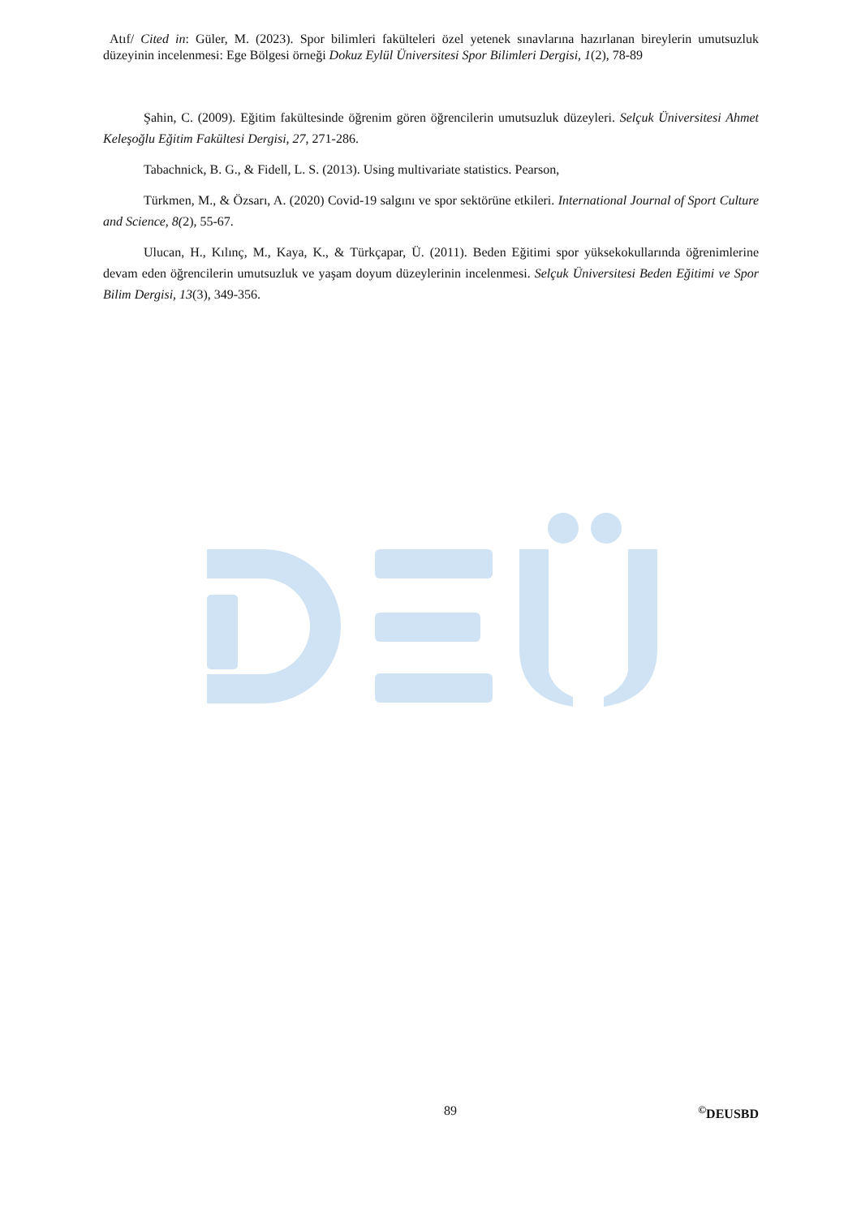Atıf/ Cited in: Güler, M. (2023). Spor bilimleri fakülteleri özel yetenek sınavlarına hazırlanan bireylerin umutsuzluk düzeyinin incelenmesi: Ege Bölgesi örneği Dokuz Eylül Üniversitesi Spor Bilimleri Dergisi, 1(2), 78-89
Şahin, C. (2009). Eğitim fakültesinde öğrenim gören öğrencilerin umutsuzluk düzeyleri. Selçuk Üniversitesi Ahmet Keleşoğlu Eğitim Fakültesi Dergisi, 27, 271-286.
Tabachnick, B. G., & Fidell, L. S. (2013). Using multivariate statistics. Pearson,
Türkmen, M., & Özsarı, A. (2020) Covid-19 salgını ve spor sektörüne etkileri. International Journal of Sport Culture and Science, 8(2), 55-67.
Ulucan, H., Kılınç, M., Kaya, K., & Türkçapar, Ü. (2011). Beden Eğitimi spor yüksekokullarında öğrenimlerine devam eden öğrencilerin umutsuzluk ve yaşam doyum düzeylerinin incelenmesi. Selçuk Üniversitesi Beden Eğitimi ve Spor Bilim Dergisi, 13(3), 349-356.
89<sup>©</sup>DEUSBD